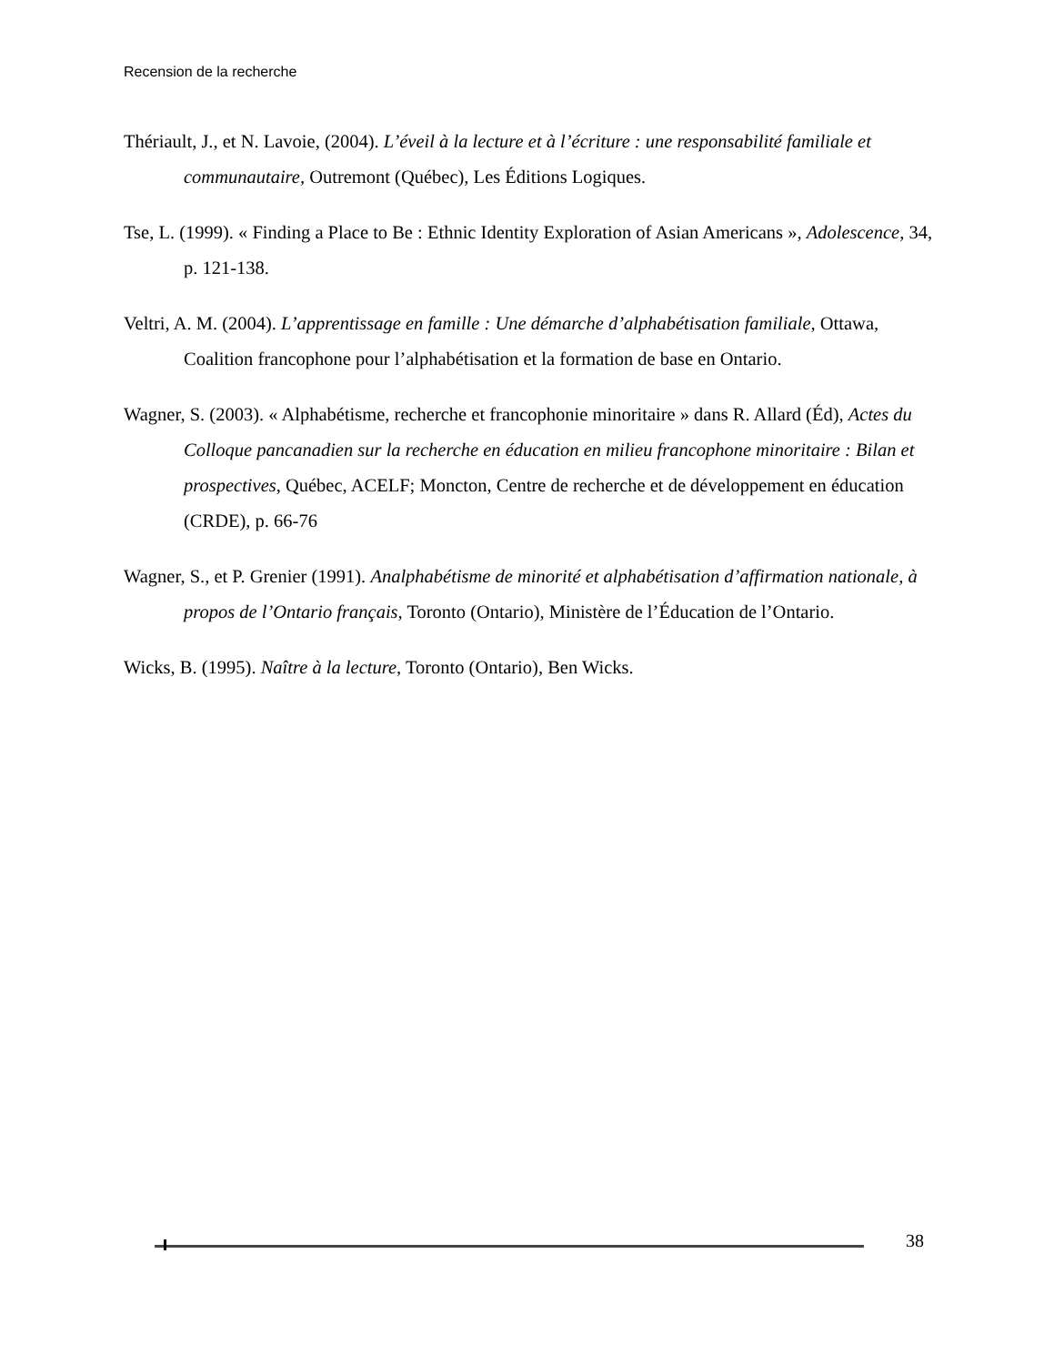Recension de la recherche
Thériault, J., et N. Lavoie, (2004). L’éveil à la lecture et à l’écriture : une responsabilité familiale et communautaire, Outremont (Québec), Les Éditions Logiques.
Tse, L. (1999). « Finding a Place to Be : Ethnic Identity Exploration of Asian Americans », Adolescence, 34, p. 121-138.
Veltri, A. M. (2004). L’apprentissage en famille : Une démarche d’alphabétisation familiale, Ottawa, Coalition francophone pour l’alphabétisation et la formation de base en Ontario.
Wagner, S. (2003). « Alphabétisme, recherche et francophonie minoritaire » dans R. Allard (Éd), Actes du Colloque pancanadien sur la recherche en éducation en milieu francophone minoritaire : Bilan et prospectives, Québec, ACELF; Moncton, Centre de recherche et de développement en éducation (CRDE), p. 66-76
Wagner, S., et P. Grenier (1991). Analphabétisme de minorité et alphabétisation d’affirmation nationale, à propos de l’Ontario français, Toronto (Ontario), Ministère de l’Éducation de l’Ontario.
Wicks, B. (1995). Naître à la lecture, Toronto (Ontario), Ben Wicks.
38